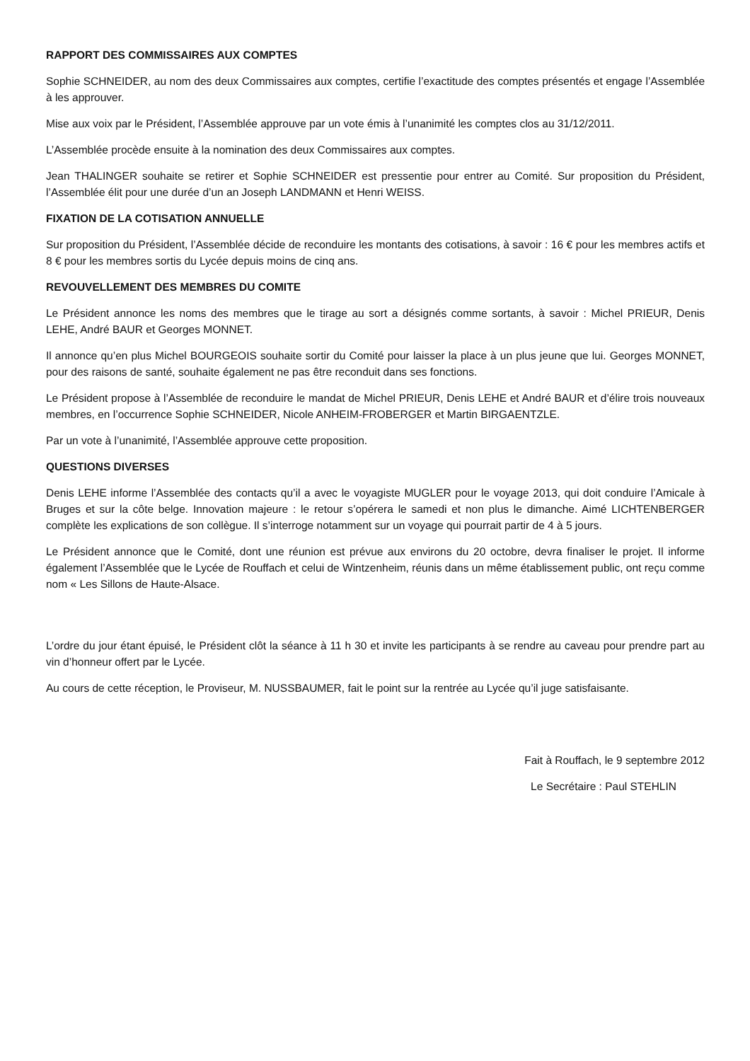RAPPORT DES COMMISSAIRES AUX COMPTES
Sophie SCHNEIDER, au nom des deux Commissaires aux comptes, certifie l’exactitude des comptes présentés et engage l’Assemblée à les approuver.
Mise aux voix par le Président, l’Assemblée approuve par un vote émis à l’unanimité les comptes clos au 31/12/2011.
L’Assemblée procède ensuite à la nomination des deux Commissaires aux comptes.
Jean THALINGER souhaite se retirer et Sophie SCHNEIDER est pressentie pour entrer au Comité. Sur proposition du Président, l’Assemblée élit pour une durée d’un an Joseph LANDMANN et Henri WEISS.
FIXATION DE LA COTISATION ANNUELLE
Sur proposition du Président, l’Assemblée décide de reconduire les montants des cotisations, à savoir : 16 € pour les membres actifs et 8 € pour les membres sortis du Lycée depuis moins de cinq ans.
REVOUVELLEMENT DES MEMBRES DU COMITE
Le Président annonce les noms des membres que le tirage au sort a désignés comme sortants, à savoir : Michel PRIEUR, Denis LEHE, André BAUR et Georges MONNET.
Il annonce qu’en plus Michel BOURGEOIS souhaite sortir du Comité pour laisser la place à un plus jeune que lui. Georges MONNET, pour des raisons de santé, souhaite également ne pas être reconduit dans ses fonctions.
Le Président propose à l’Assemblée de reconduire le mandat de Michel PRIEUR, Denis LEHE et André BAUR et d’élire trois nouveaux membres, en l’occurrence Sophie SCHNEIDER, Nicole ANHEIM-FROBERGER et Martin BIRGAENTZLE.
Par un vote à l’unanimité, l’Assemblée approuve cette proposition.
QUESTIONS DIVERSES
Denis LEHE informe l’Assemblée des contacts qu’il a avec le voyagiste MUGLER pour le voyage 2013, qui doit conduire l’Amicale à Bruges et sur la côte belge. Innovation majeure : le retour s’opérera le samedi et non plus le dimanche. Aimé LICHTENBERGER complète les explications de son collègue. Il s’interroge notamment sur un voyage qui pourrait partir de 4 à 5 jours.
Le Président annonce que le Comité, dont une réunion est prévue aux environs du 20 octobre, devra finaliser le projet. Il informe également l’Assemblée que le Lycée de Rouffach et celui de Wintzenheim, réunis dans un même établissement public, ont reçu comme nom « Les Sillons de Haute-Alsace.
L’ordre du jour étant épuisé, le Président clôt la séance à 11 h 30 et invite les participants à se rendre au caveau pour prendre part au vin d’honneur offert par le Lycée.
Au cours de cette réception, le Proviseur, M. NUSSBAUMER, fait le point sur la rentrée au Lycée qu’il juge satisfaisante.
Fait à Rouffach, le 9 septembre 2012
Le Secrétaire : Paul STEHLIN